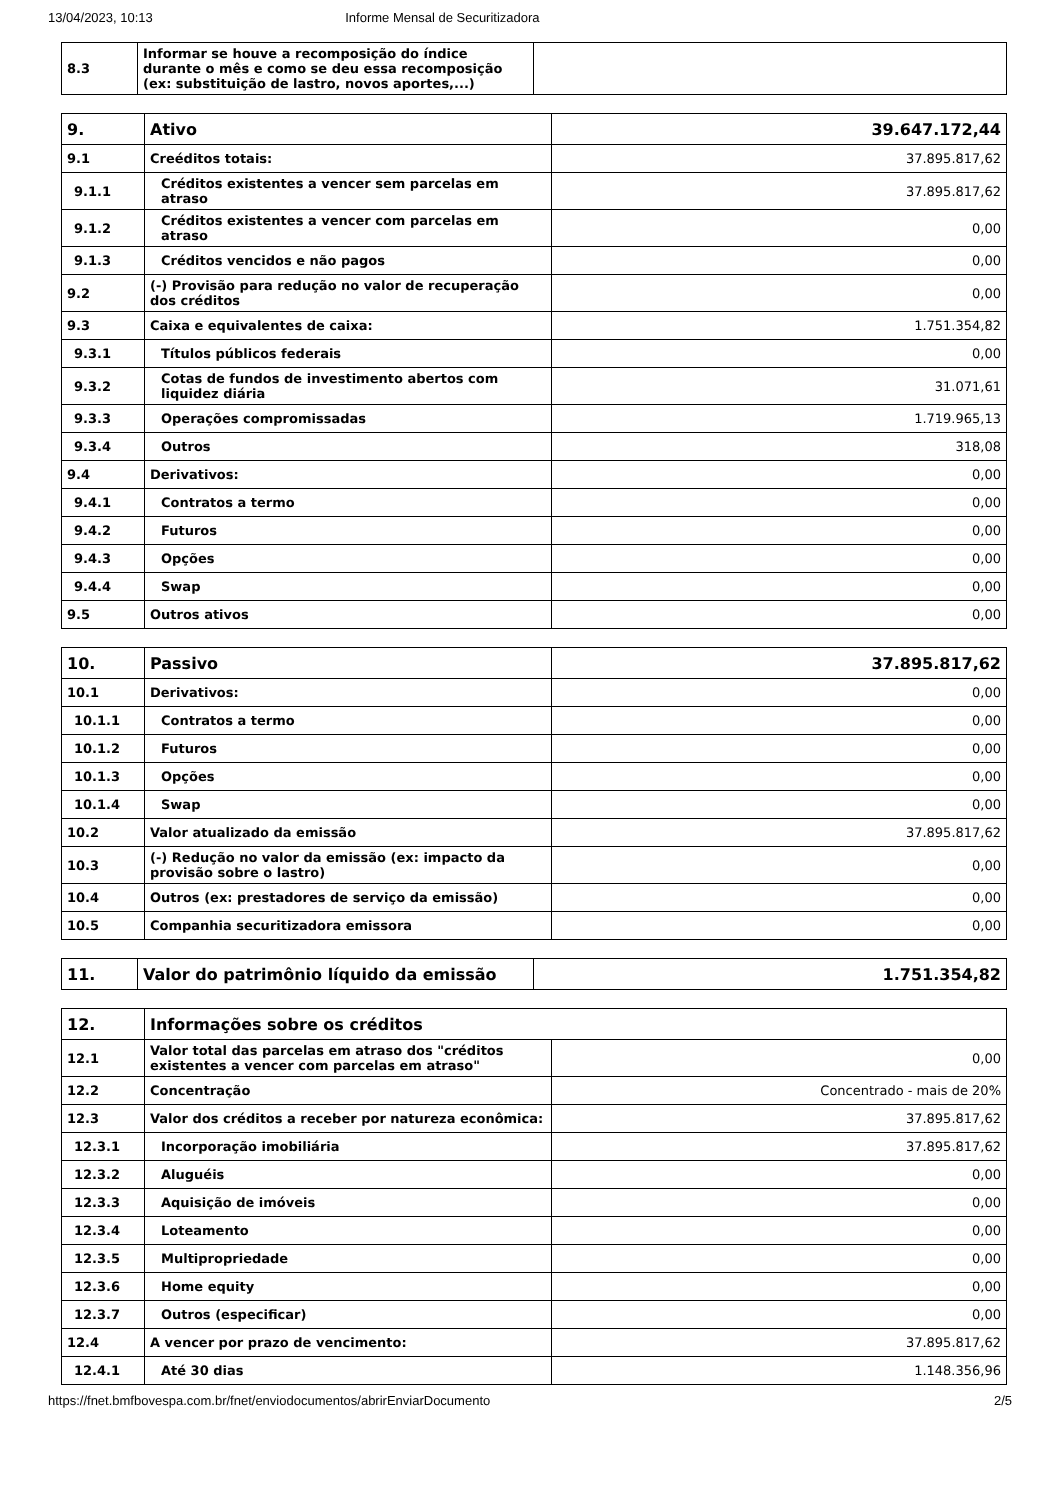13/04/2023, 10:13 Informe Mensal de Securitizadora
| 8.3 | Informar se houve a recomposição do índice durante o mês e como se deu essa recomposição (ex: substituição de lastro, novos aportes,...) | |
| 9. | Ativo | 39.647.172,44 |
| 9.1 | Creéditos totais: | 37.895.817,62 |
| 9.1.1 | Créditos existentes a vencer sem parcelas em atraso | 37.895.817,62 |
| 9.1.2 | Créditos existentes a vencer com parcelas em atraso | 0,00 |
| 9.1.3 | Créditos vencidos e não pagos | 0,00 |
| 9.2 | (-) Provisão para redução no valor de recuperação dos créditos | 0,00 |
| 9.3 | Caixa e equivalentes de caixa: | 1.751.354,82 |
| 9.3.1 | Títulos públicos federais | 0,00 |
| 9.3.2 | Cotas de fundos de investimento abertos com liquidez diária | 31.071,61 |
| 9.3.3 | Operações compromissadas | 1.719.965,13 |
| 9.3.4 | Outros | 318,08 |
| 9.4 | Derivativos: | 0,00 |
| 9.4.1 | Contratos a termo | 0,00 |
| 9.4.2 | Futuros | 0,00 |
| 9.4.3 | Opções | 0,00 |
| 9.4.4 | Swap | 0,00 |
| 9.5 | Outros ativos | 0,00 |
| 10. | Passivo | 37.895.817,62 |
| 10.1 | Derivativos: | 0,00 |
| 10.1.1 | Contratos a termo | 0,00 |
| 10.1.2 | Futuros | 0,00 |
| 10.1.3 | Opções | 0,00 |
| 10.1.4 | Swap | 0,00 |
| 10.2 | Valor atualizado da emissão | 37.895.817,62 |
| 10.3 | (-) Redução no valor da emissão (ex: impacto da provisão sobre o lastro) | 0,00 |
| 10.4 | Outros (ex: prestadores de serviço da emissão) | 0,00 |
| 10.5 | Companhia securitizadora emissora | 0,00 |
| 11. | Valor do patrimônio líquido da emissão | 1.751.354,82 |
| 12. | Informações sobre os créditos | |
| 12.1 | Valor total das parcelas em atraso dos "créditos existentes a vencer com parcelas em atraso" | 0,00 |
| 12.2 | Concentração | Concentrado - mais de 20% |
| 12.3 | Valor dos créditos a receber por natureza econômica: | 37.895.817,62 |
| 12.3.1 | Incorporação imobiliária | 37.895.817,62 |
| 12.3.2 | Aluguéis | 0,00 |
| 12.3.3 | Aquisição de imóveis | 0,00 |
| 12.3.4 | Loteamento | 0,00 |
| 12.3.5 | Multipropriedade | 0,00 |
| 12.3.6 | Home equity | 0,00 |
| 12.3.7 | Outros (especificar) | 0,00 |
| 12.4 | A vencer por prazo de vencimento: | 37.895.817,62 |
| 12.4.1 | Até 30 dias | 1.148.356,96 |
https://fnet.bmfbovespa.com.br/fnet/enviodocumentos/abrirEnviarDocumento 2/5